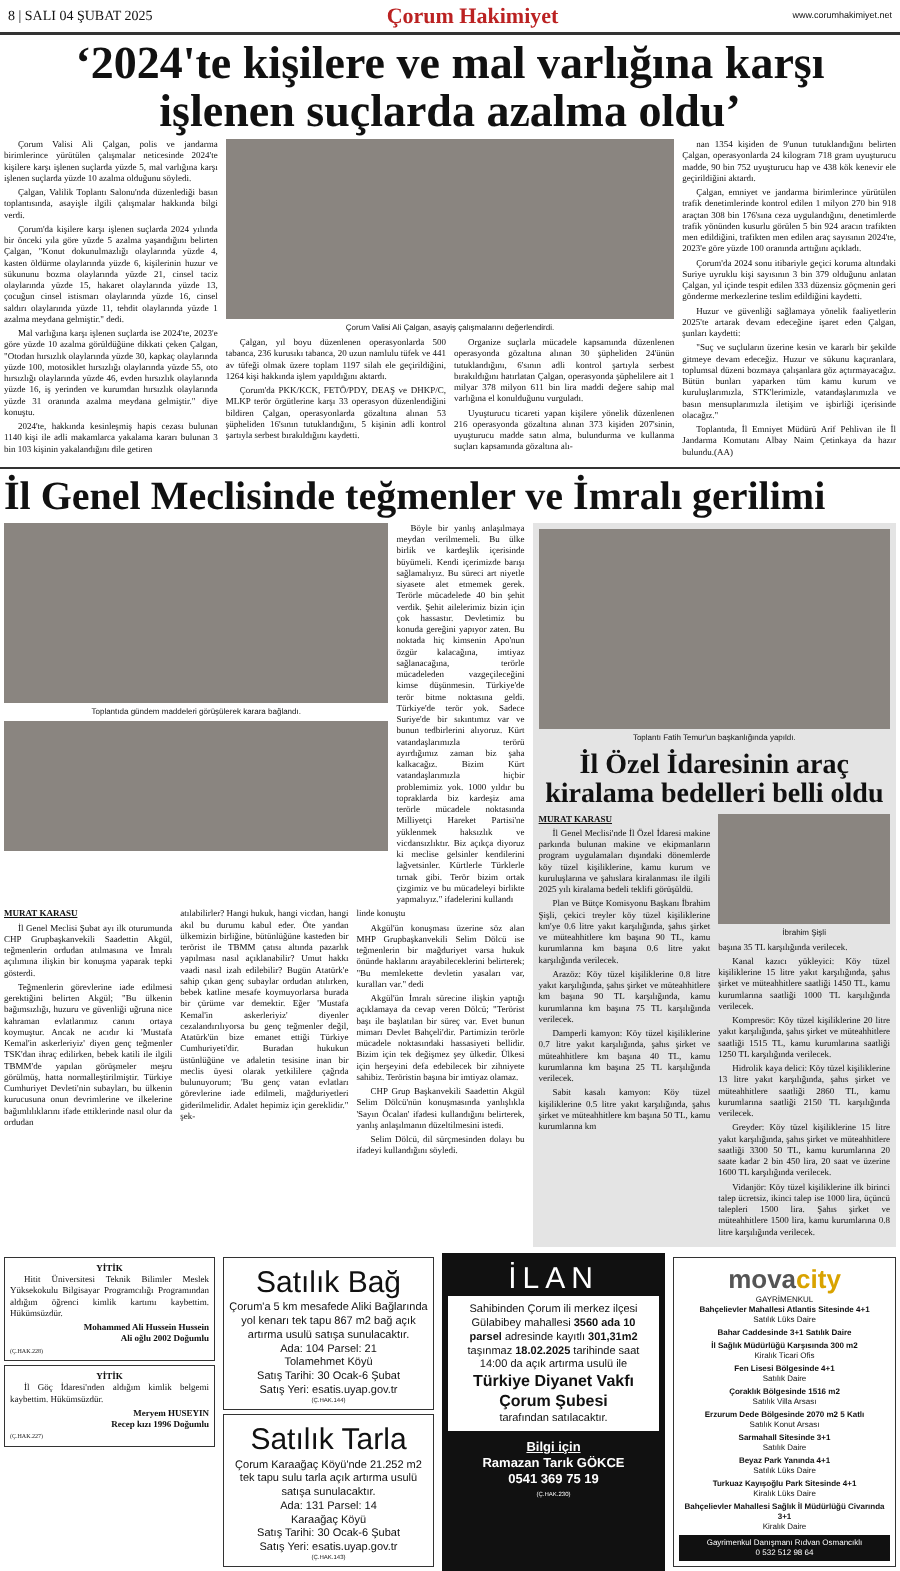8 | SALI 04 ŞUBAT 2025 Çorum Hakimiyet www.corumhakimiyet.net
‘2024'te kişilere ve mal varlığına karşı işlenen suçlarda azalma oldu’
Çorum Valisi Ali Çalgan, polis ve jandarma birimlerince yürütülen çalışmalar neticesinde 2024'te kişilere karşı işlenen suçlarda yüzde 5, mal varlığına karşı işlenen suçlarda yüzde 10 azalma olduğunu söyledi.
Çalgan, Valilik Toplantı Salonu'nda düzenlediği basın toplantısında, asayişle ilgili çalışmalar hakkında bilgi verdi.
Çorum'da kişilere karşı işlenen suçlarda 2024 yılında bir önceki yıla göre yüzde 5 azalma yaşandığını belirten Çalgan, "Konut dokunulmazlığı olaylarında yüzde 4, kasten öldürme olaylarında yüzde 6, kişilerinin huzur ve sükununu bozma olaylarında yüzde 21, cinsel taciz olaylarında yüzde 15, hakaret olaylarında yüzde 13, çocuğun cinsel istismarı olaylarında yüzde 16, cinsel saldırı olaylarında yüzde 11, tehdit olaylarında yüzde 1 azalma meydana gelmiştir." dedi.
Mal varlığına karşı işlenen suçlarda ise 2024'te, 2023'e göre yüzde 10 azalma görüldüğüne dikkati çeken Çalgan, "Otodan hırsızlık olaylarında yüzde 30, kapkaç olaylarında yüzde 100, motosiklet hırsızlığı olaylarında yüzde 55, oto hırsızlığı olaylarında yüzde 46, evden hırsızlık olaylarında yüzde 16, iş yerinden ve kurumdan hırsızlık olaylarında yüzde 31 oranında azalma meydana gelmiştir." diye konuştu.
2024'te, hakkında kesinleşmiş hapis cezası bulunan 1140 kişi ile adli makamlarca yakalama kararı bulunan 3 bin 103 kişinin yakalandığını dile getiren
Çorum Valisi Ali Çalgan, asayiş çalışmalarını değerlendirdi.
Çalgan, yıl boyu düzenlenen operasyonlarda 500 tabanca, 236 kurusıkı tabanca, 20 uzun namlulu tüfek ve 441 av tüfeği olmak üzere toplam 1197 silah ele geçirildiğini, 1264 kişi hakkında işlem yapıldığını aktardı.
Çorum'da PKK/KCK, FETÖ/PDY, DEAŞ ve DHKP/C, MLKP terör örgütlerine karşı 33 operasyon düzenlendiğini bildiren Çalgan, operasyonlarda gözaltına alınan 53 şüpheliden 16'sının tutuklandığını, 5 kişinin adli kontrol şartıyla serbest bırakıldığını kaydetti.
Organize suçlarla mücadele kapsamında düzenlenen operasyonda gözaltına alınan 30 şüpheliden 24'ünün tutuklandığını, 6'sının adli kontrol şartıyla serbest bırakıldığını hatırlatan Çalgan, operasyonda şüphelilere ait 1 milyar 378 milyon 611 bin lira maddi değere sahip mal varlığına el konulduğunu vurguladı.
Uyuşturucu ticareti yapan kişilere yönelik düzenlenen 216 operasyonda gözaltına alınan 373 kişiden 207'sinin, uyuşturucu madde satın alma, bulundurma ve kullanma suçları kapsamında gözaltına alı-
nan 1354 kişiden de 9'unun tutuklandığını belirten Çalgan, operasyonlarda 24 kilogram 718 gram uyuşturucu madde, 90 bin 752 uyuşturucu hap ve 438 kök kenevir ele geçirildiğini aktardı.
Çalgan, emniyet ve jandarma birimlerince yürütülen trafik denetimlerinde kontrol edilen 1 milyon 270 bin 918 araçtan 308 bin 176'sına ceza uygulandığını, denetimlerde trafik yönünden kusurlu görülen 5 bin 924 aracın trafikten men edildiğini, trafikten men edilen araç sayısının 2024'te, 2023'e göre yüzde 100 oranında arttığını açıkladı.
Çorum'da 2024 sonu itibariyle geçici koruma altındaki Suriye uyruklu kişi sayısının 3 bin 379 olduğunu anlatan Çalgan, yıl içinde tespit edilen 333 düzensiz göçmenin geri gönderme merkezlerine teslim edildiğini kaydetti.
Huzur ve güvenliği sağlamaya yönelik faaliyetlerin 2025'te artarak devam edeceğine işaret eden Çalgan, şunları kaydetti:
"Suç ve suçluların üzerine kesin ve kararlı bir şekilde gitmeye devam edeceğiz. Huzur ve sükunu kaçıranlara, toplumsal düzeni bozmaya çalışanlara göz açtırmayacağız. Bütün bunları yaparken tüm kamu kurum ve kuruluşlarımızla, STK'lerimizle, vatandaşlarımızla ve basın mensuplarımızla iletişim ve işbirliği içerisinde olacağız."
Toplantıda, İl Emniyet Müdürü Arif Pehlivan ile İl Jandarma Komutanı Albay Naim Çetinkaya da hazır bulundu.(AA)
İl Genel Meclisinde teğmenler ve İmralı gerilimi
Toplantıda gündem maddeleri görüşülerek karara bağlandı.
Böyle bir yanlış anlaşılmaya meydan verilmemeli. Bu ülke birlik ve kardeşlik içerisinde büyümeli. Kendi içerimizde barışı sağlamalıyız. Bu süreci art niyetle siyasete alet etmemek gerek. Terörle mücadelede 40 bin şehit verdik. Şehit ailelerimiz bizin için çok hassastır. Devletimiz bu konuda gereğini yapıyor zaten. Bu noktada hiç kimsenin Apo'nun özgür kalacağına, imtiyaz sağlanacağına, terörle mücadeleden vazgeçileceğini kimse düşünmesin. Türkiye'de terör bitme noktasına geldi. Türkiye'de terör yok. Sadece Suriye'de bir sıkıntımız var ve bunun tedbirlerini alıyoruz. Kürt vatandaşlarımızla terörü ayırdığımız zaman biz şaha kalkacağız. Bizim Kürt vatandaşlarımızla hiçbir problemimiz yok. 1000 yıldır bu topraklarda biz kardeşiz ama terörle mücadele noktasında Milliyetçi Hareket Partisi'ne yüklenmek haksızlık ve vicdansızlıktır. Biz açıkça diyoruz ki meclise gelsinler kendilerini lağvetsinler. Kürtlerle Türklerle tırnak gibi. Terör bizim ortak çizgimiz ve bu mücadeleyi birlikte yapmalıyız." ifadelerini kullandı
MURAT KARASU
İl Genel Meclisi Şubat ayı ilk oturumunda CHP Grupbaşkanvekili Saadettin Akgül, teğmenlerin ordudan atılmasına ve İmralı açılımına ilişkin bir konuşma yaparak tepki gösterdi.
Teğmenlerin görevlerine iade edilmesi gerektiğini belirten Akgül; "Bu ülkenin bağımsızlığı, huzuru ve güvenliği uğruna nice kahraman evlatlarımız canını ortaya koymuştur. Ancak ne acıdır ki 'Mustafa Kemal'in askerleriyiz' diyen genç teğmenler TSK'dan ihraç edilirken, bebek katili ile ilgili TBMM'de yapılan görüşmeler meşru görülmüş, hatta normalleştirilmiştir. Türkiye Cumhuriyet Devleti'nin subayları, bu ülkenin kurucusuna onun devrimlerine ve ilkelerine bağımlılıklarını ifade ettiklerinde nasıl olur da ordudan
atılabilirler? Hangi hukuk, hangi vicdan, hangi akıl bu durumu kabul eder. Öte yandan ülkemizin birliğine, bütünlüğüne kasteden bir terörist ile TBMM çatısı altında pazarlık yapılması nasıl açıklanabilir? Umut hakkı vaadi nasıl izah edilebilir? Bugün Atatürk'e sahip çıkan genç subaylar ordudan atılırken, bebek katline mesafe koymuyorlarsa burada bir çürüme var demektir. Eğer 'Mustafa Kemal'in askerleriyiz' diyenler cezalandırılıyorsa bu genç teğmenler değil, Atatürk'ün bize emanet ettiği Türkiye Cumhuriyeti'dir. Buradan hukukun üstünlüğüne ve adaletin tesisine inan bir meclis üyesi olarak yetkililere çağrıda bulunuyorum; 'Bu genç vatan evlatları görevlerine iade edilmeli, mağduriyetleri giderilmelidir. Adalet hepimiz için gereklidir." şek-
linde konuştu
Akgül'ün konuşması üzerine söz alan MHP Grupbaşkanvekili Selim Dölcü ise teğmenlerin bir mağduriyet varsa hukuk önünde haklarını arayabileceklerini belirterek; "Bu memlekette devletin yasaları var, kuralları var." dedi
Akgül'ün İmralı sürecine ilişkin yaptığı açıklamaya da cevap veren Dölcü; "Terörist başı ile başlatılan bir süreç var. Evet bunun mimarı Devlet Bahçeli'dir. Partimizin terörle mücadele noktasındaki hassasiyeti bellidir. Bizim için tek değişmez şey ülkedir. Ülkesi için herşeyini defa edebilecek bir zihniyete sahibiz. Teröristin başına bir imtiyaz olamaz.
CHP Grup Başkanvekili Saadettin Akgül Selim Dölcü'nün konuşmasında yanlışlıkla 'Sayın Öcalan' ifadesi kullandığını belirterek, yanlış anlaşılmanın düzeltilmesini istedi.
Selim Dölcü, dil sürçmesinden dolayı bu ifadeyi kullandığını söyledi.
Toplantı Fatih Temur'un başkanlığında yapıldı.
İl Özel İdaresinin araç kiralama bedelleri belli oldu
MURAT KARASU
İl Genel Meclisi'nde İl Özel İdaresi makine parkında bulunan makine ve ekipmanların program uygulamaları dışındaki dönemlerde köy tüzel kişiliklerine, kamu kurum ve kuruluşlarına ve şahıslara kiralanması ile ilgili 2025 yılı kiralama bedeli teklifi görüşüldü.
Plan ve Bütçe Komisyonu Başkanı İbrahim Şişli, çekici treyler köy tüzel kişiliklerine km'ye 0.6 litre yakıt karşılığında, şahıs şirket ve müteahhitlere km başına 90 TL, kamu kurumlarına km başına 0.6 litre yakıt karşılığında verilecek.
Arazöz: Köy tüzel kişiliklerine 0.8 litre yakıt karşılığında, şahıs şirket ve müteahhitlere km başına 90 TL karşılığında, kamu kurumlarına km başına 75 TL karşılığında verilecek.
Damperli kamyon: Köy tüzel kişiliklerine 0.7 litre yakıt karşılığında, şahıs şirket ve müteahhitlere km başına 40 TL, kamu kurumlarına km başına 25 TL karşılığında verilecek.
Sabit kasalı kamyon: Köy tüzel kişiliklerine 0.5 litre yakıt karşılığında, şahıs şirket ve müteahhitlere km başına 50 TL, kamu kurumlarına km
İbrahim Şişli
başına 35 TL karşılığında verilecek.
Kanal kazıcı yükleyici: Köy tüzel kişiliklerine 15 litre yakıt karşılığında, şahıs şirket ve müteahhitlere saatliği 1450 TL, kamu kurumlarına saatliği 1000 TL karşılığında verilecek.
Kompresör: Köy tüzel kişiliklerine 20 litre yakıt karşılığında, şahıs şirket ve müteahhitlere saatliği 1515 TL, kamu kurumlarına saatliği 1250 TL karşılığında verilecek.
Hidrolik kaya delici: Köy tüzel kişiliklerine 13 litre yakıt karşılığında, şahıs şirket ve müteahhitlere saatliği 2860 TL, kamu kurumlarına saatliği 2150 TL karşılığında verilecek.
Greyder: Köy tüzel kişiliklerine 15 litre yakıt karşılığında, şahıs şirket ve müteahhitlere saatliği 3300 50 TL, kamu kurumlarına 20 saate kadar 2 bin 450 lira, 20 saat ve üzerine 1600 TL karşılığında verilecek.
Vidanjör: Köy tüzel kişiliklerine ilk birinci talep ücretsiz, ikinci talep ise 1000 lira, üçüncü talepleri 1500 lira. Şahıs şirket ve müteahhitlere 1500 lira, kamu kurumlarına 0.8 litre karşılığında verilecek.
YİTİK
Hitit Üniversitesi Teknik Bilimler Meslek Yüksekokulu Bilgisayar Programcılığı Programından aldığım öğrenci kimlik kartımı kaybettim. Hükümsüzdür.
Mohammed Ali Hussein Hussein
Ali oğlu 2002 Doğumlu
(Ç.HAK.228)
YİTİK
İl Göç İdaresi'nden aldığım kimlik belgemi kaybettim. Hükümsüzdür.
Meryem HUSEYIN
Recep kızı 1996 Doğumlu
(Ç.HAK.227)
Satılık Bağ
Çorum'a 5 km mesafede Aliki Bağlarında yol kenarı tek tapu 867 m2 bağ açık artırma usulü satışa sunulacaktır.
Ada: 104 Parsel: 21
Tolamehmet Köyü
Satış Tarihi: 30 Ocak-6 Şubat
Satış Yeri: esatis.uyap.gov.tr
(Ç.HAK.144)
Satılık Tarla
Çorum Karaağaç Köyü'nde 21.252 m2 tek tapu sulu tarla açık artırma usulü satışa sunulacaktır.
Ada: 131 Parsel: 14
Karaağaç Köyü
Satış Tarihi: 30 Ocak-6 Şubat
Satış Yeri: esatis.uyap.gov.tr
(Ç.HAK.143)
İLAN
Sahibinden Çorum ili merkez ilçesi Gülabibey mahallesi 3560 ada 10 parsel adresinde kayıtlı 301,31m2 taşınmaz 18.02.2025 tarihinde saat 14:00 da açık artırma usulü ile
Türkiye Diyanet Vakfı Çorum Şubesi
tarafından satılacaktır.
Bilgi için
Ramazan Tarık GÖKCE
0541 369 75 19
(Ç.HAK.230)
movacity
GAYRİMENKUL
Bahçelievler Mahallesi Atlantis Sitesinde 4+1
Satılık Lüks Daire
Bahar Caddesinde 3+1 Satılık Daire
İl Sağlık Müdürlüğü Karşısında 300 m2
Kiralık Ticari Ofis
Fen Lisesi Bölgesinde 4+1
Satılık Daire
Çoraklık Bölgesinde 1516 m2
Satılık Villa Arsası
Erzurum Dede Bölgesinde 2070 m2 5 Katlı
Satılık Konut Arsası
Sarmahall Sitesinde 3+1
Satılık Daire
Beyaz Park Yanında 4+1
Satılık Lüks Daire
Turkuaz Kayışoğlu Park Sitesinde 4+1
Kiralık Lüks Daire
Bahçelievler Mahallesi Sağlık İl Müdürlüğü Civarında 3+1
Kiralık Daire
Gayrimenkul Danışmanı Rıdvan Osmancıklı
0 532 512 98 64